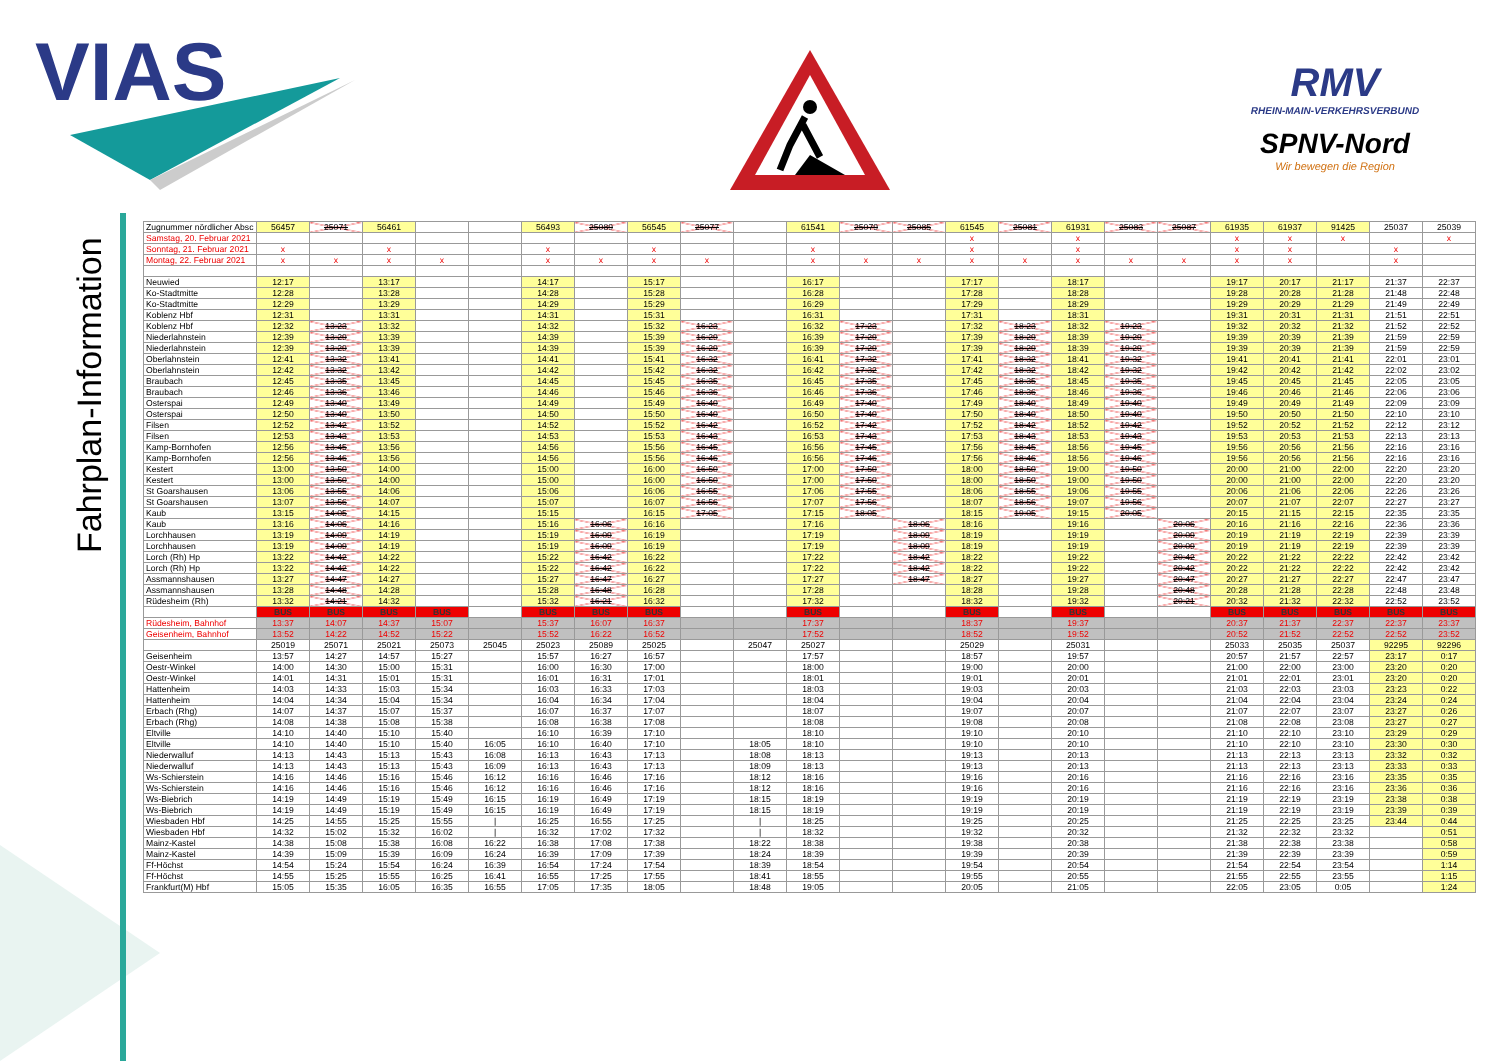VIAS
RMV
RHEIN-MAIN-VERKEHRSVERBUND
SPNV-Nord
Wir bewegen die Region
Fahrplan-Information
| Zugnummer nördlicher Absc | 56457 | 25071 | 56461 | | | 56493 | 25089 | 56545 | 25077 | | 61541 | 25079 | 25085 | 61545 | 25081 | 61931 | 25083 | 25087 | 61935 | 61937 | 91425 | 25037 | 25039 |
| --- | --- | --- | --- | --- | --- | --- | --- | --- | --- | --- | --- | --- | --- | --- | --- | --- | --- | --- | --- | --- | --- | --- | --- |
| Samstag, 20. Februar 2021 | | | | | | | | | | | | | | x | | x | | | x | x | x | | x |
| Sonntag, 21. Februar 2021 | x | | x | | | x | | x | | | x | | | x | | x | | | x | x | | x | |
| Montag, 22. Februar 2021 | x | x | x | x | | x | x | x | x | | x | x | x | x | x | x | x | x | x | x | | x | |
| Neuwied | 12:17 | | 13:17 | | | 14:17 | | 15:17 | | | 16:17 | | | 17:17 | | 18:17 | | | 19:17 | 20:17 | 21:17 | 21:37 | 22:37 |
| Ko-Stadtmitte | 12:28 | | 13:28 | | | 14:28 | | 15:28 | | | 16:28 | | | 17:28 | | 18:28 | | | 19:28 | 20:28 | 21:28 | 21:48 | 22:48 |
| Ko-Stadtmitte | 12:29 | | 13:29 | | | 14:29 | | 15:29 | | | 16:29 | | | 17:29 | | 18:29 | | | 19:29 | 20:29 | 21:29 | 21:49 | 22:49 |
| Koblenz Hbf | 12:31 | | 13:31 | | | 14:31 | | 15:31 | | | 16:31 | | | 17:31 | | 18:31 | | | 19:31 | 20:31 | 21:31 | 21:51 | 22:51 |
| Koblenz Hbf | 12:32 | 13:23 | 13:32 | | | 14:32 | | 15:32 | 16:23 | | 16:32 | 17:23 | | 17:32 | 18:23 | 18:32 | 19:23 | | 19:32 | 20:32 | 21:32 | 21:52 | 22:52 |
| Niederlahnstein | 12:39 | 13:29 | 13:39 | | | 14:39 | | 15:39 | 16:29 | | 16:39 | 17:29 | | 17:39 | 18:29 | 18:39 | 19:29 | | 19:39 | 20:39 | 21:39 | 21:59 | 22:59 |
| Niederlahnstein | 12:39 | 13:29 | 13:39 | | | 14:39 | | 15:39 | 16:29 | | 16:39 | 17:29 | | 17:39 | 18:29 | 18:39 | 19:29 | | 19:39 | 20:39 | 21:39 | 21:59 | 22:59 |
| Oberlahnstein | 12:41 | 13:32 | 13:41 | | | 14:41 | | 15:41 | 16:32 | | 16:41 | 17:32 | | 17:41 | 18:32 | 18:41 | 19:32 | | 19:41 | 20:41 | 21:41 | 22:01 | 23:01 |
| Oberlahnstein | 12:42 | 13:32 | 13:42 | | | 14:42 | | 15:42 | 16:32 | | 16:42 | 17:32 | | 17:42 | 18:32 | 18:42 | 19:32 | | 19:42 | 20:42 | 21:42 | 22:02 | 23:02 |
| Braubach | 12:45 | 13:35 | 13:45 | | | 14:45 | | 15:45 | 16:35 | | 16:45 | 17:35 | | 17:45 | 18:35 | 18:45 | 19:35 | | 19:45 | 20:45 | 21:45 | 22:05 | 23:05 |
| Braubach | 12:46 | 13:36 | 13:46 | | | 14:46 | | 15:46 | 16:36 | | 16:46 | 17:36 | | 17:46 | 18:36 | 18:46 | 19:36 | | 19:46 | 20:46 | 21:46 | 22:06 | 23:06 |
| Osterspai | 12:49 | 13:40 | 13:49 | | | 14:49 | | 15:49 | 16:40 | | 16:49 | 17:40 | | 17:49 | 18:40 | 18:49 | 19:40 | | 19:49 | 20:49 | 21:49 | 22:09 | 23:09 |
| Osterspai | 12:50 | 13:40 | 13:50 | | | 14:50 | | 15:50 | 16:40 | | 16:50 | 17:40 | | 17:50 | 18:40 | 18:50 | 19:40 | | 19:50 | 20:50 | 21:50 | 22:10 | 23:10 |
| Filsen | 12:52 | 13:42 | 13:52 | | | 14:52 | | 15:52 | 16:42 | | 16:52 | 17:42 | | 17:52 | 18:42 | 18:52 | 19:42 | | 19:52 | 20:52 | 21:52 | 22:12 | 23:12 |
| Filsen | 12:53 | 13:43 | 13:53 | | | 14:53 | | 15:53 | 16:43 | | 16:53 | 17:43 | | 17:53 | 18:43 | 18:53 | 19:43 | | 19:53 | 20:53 | 21:53 | 22:13 | 23:13 |
| Kamp-Bornhofen | 12:56 | 13:45 | 13:56 | | | 14:56 | | 15:56 | 16:45 | | 16:56 | 17:45 | | 17:56 | 18:45 | 18:56 | 19:45 | | 19:56 | 20:56 | 21:56 | 22:16 | 23:16 |
| Kamp-Bornhofen | 12:56 | 13:46 | 13:56 | | | 14:56 | | 15:56 | 16:46 | | 16:56 | 17:46 | | 17:56 | 18:46 | 18:56 | 19:46 | | 19:56 | 20:56 | 21:56 | 22:16 | 23:16 |
| Kestert | 13:00 | 13:50 | 14:00 | | | 15:00 | | 16:00 | 16:50 | | 17:00 | 17:50 | | 18:00 | 18:50 | 19:00 | 19:50 | | 20:00 | 21:00 | 22:00 | 22:20 | 23:20 |
| Kestert | 13:00 | 13:50 | 14:00 | | | 15:00 | | 16:00 | 16:50 | | 17:00 | 17:50 | | 18:00 | 18:50 | 19:00 | 19:50 | | 20:00 | 21:00 | 22:00 | 22:20 | 23:20 |
| St Goarshausen | 13:06 | 13:55 | 14:06 | | | 15:06 | | 16:06 | 16:55 | | 17:06 | 17:55 | | 18:06 | 18:55 | 19:06 | 19:55 | | 20:06 | 21:06 | 22:06 | 22:26 | 23:26 |
| St Goarshausen | 13:07 | 13:56 | 14:07 | | | 15:07 | | 16:07 | 16:56 | | 17:07 | 17:56 | | 18:07 | 18:56 | 19:07 | 19:56 | | 20:07 | 21:07 | 22:07 | 22:27 | 23:27 |
| Kaub | 13:15 | 14:05 | 14:15 | | | 15:15 | | 16:15 | 17:05 | | 17:15 | 18:05 | | 18:15 | 19:05 | 19:15 | 20:05 | | 20:15 | 21:15 | 22:15 | 22:35 | 23:35 |
| Kaub | 13:16 | 14:06 | 14:16 | | | 15:16 | 16:06 | 16:16 | | | 17:16 | | 18:06 | 18:16 | | 19:16 | | 20:06 | 20:16 | 21:16 | 22:16 | 22:36 | 23:36 |
| Lorchhausen | 13:19 | 14:09 | 14:19 | | | 15:19 | 16:09 | 16:19 | | | 17:19 | | 18:09 | 18:19 | | 19:19 | | 20:09 | 20:19 | 21:19 | 22:19 | 22:39 | 23:39 |
| Lorchhausen | 13:19 | 14:09 | 14:19 | | | 15:19 | 16:09 | 16:19 | | | 17:19 | | 18:09 | 18:19 | | 19:19 | | 20:09 | 20:19 | 21:19 | 22:19 | 22:39 | 23:39 |
| Lorch (Rh) Hp | 13:22 | 14:42 | 14:22 | | | 15:22 | 16:42 | 16:22 | | | 17:22 | | 18:42 | 18:22 | | 19:22 | | 20:42 | 20:22 | 21:22 | 22:22 | 22:42 | 23:42 |
| Lorch (Rh) Hp | 13:22 | 14:42 | 14:22 | | | 15:22 | 16:42 | 16:22 | | | 17:22 | | 18:42 | 18:22 | | 19:22 | | 20:42 | 20:22 | 21:22 | 22:22 | 22:42 | 23:42 |
| Assmannshausen | 13:27 | 14:47 | 14:27 | | | 15:27 | 16:47 | 16:27 | | | 17:27 | | 18:47 | 18:27 | | 19:27 | | 20:47 | 20:27 | 21:27 | 22:27 | 22:47 | 23:47 |
| Assmannshausen | 13:28 | 14:48 | 14:28 | | | 15:28 | 16:48 | 16:28 | | | 17:28 | | | 18:28 | | 19:28 | | 20:48 | 20:28 | 21:28 | 22:28 | 22:48 | 23:48 |
| Rüdesheim (Rh) | 13:32 | 14:21 | 14:32 | | | 15:32 | 16:21 | 16:32 | | | 17:32 | | | 18:32 | | 19:32 | | 20:21 | 20:32 | 21:32 | 22:32 | 22:52 | 23:52 |
| | BUS | BUS | BUS | BUS | | BUS | BUS | BUS | | | BUS | | | BUS | | BUS | | | BUS | BUS | BUS | BUS | BUS |
| Rüdesheim, Bahnhof | 13:37 | 14:07 | 14:37 | 15:07 | | 15:37 | 16:07 | 16:37 | | | 17:37 | | | 18:37 | | 19:37 | | | 20:37 | 21:37 | 22:37 | 22:37 | 23:37 |
| Geisenheim, Bahnhof | 13:52 | 14:22 | 14:52 | 15:22 | | 15:52 | 16:22 | 16:52 | | | 17:52 | | | 18:52 | | 19:52 | | | 20:52 | 21:52 | 22:52 | 22:52 | 23:52 |
| | 25019 | 25071 | 25021 | 25073 | 25045 | 25023 | 25089 | 25025 | | 25047 | 25027 | | | 25029 | | 25031 | | | 25033 | 25035 | 25037 | 92295 | 92296 |
| Geisenheim | 13:57 | 14:27 | 14:57 | 15:27 | | 15:57 | 16:27 | 16:57 | | | 17:57 | | | 18:57 | | 19:57 | | | 20:57 | 21:57 | 22:57 | 23:17 | 0:17 |
| Oestr-Winkel | 14:00 | 14:30 | 15:00 | 15:31 | | 16:00 | 16:30 | 17:00 | | | 18:00 | | | 19:00 | | 20:00 | | | 21:00 | 22:00 | 23:00 | 23:20 | 0:20 |
| Oestr-Winkel | 14:01 | 14:31 | 15:01 | 15:31 | | 16:01 | 16:31 | 17:01 | | | 18:01 | | | 19:01 | | 20:01 | | | 21:01 | 22:01 | 23:01 | 23:20 | 0:20 |
| Hattenheim | 14:03 | 14:33 | 15:03 | 15:34 | | 16:03 | 16:33 | 17:03 | | | 18:03 | | | 19:03 | | 20:03 | | | 21:03 | 22:03 | 23:03 | 23:23 | 0:22 |
| Hattenheim | 14:04 | 14:34 | 15:04 | 15:34 | | 16:04 | 16:34 | 17:04 | | | 18:04 | | | 19:04 | | 20:04 | | | 21:04 | 22:04 | 23:04 | 23:24 | 0:24 |
| Erbach (Rhg) | 14:07 | 14:37 | 15:07 | 15:37 | | 16:07 | 16:37 | 17:07 | | | 18:07 | | | 19:07 | | 20:07 | | | 21:07 | 22:07 | 23:07 | 23:27 | 0:26 |
| Erbach (Rhg) | 14:08 | 14:38 | 15:08 | 15:38 | | 16:08 | 16:38 | 17:08 | | | 18:08 | | | 19:08 | | 20:08 | | | 21:08 | 22:08 | 23:08 | 23:27 | 0:27 |
| Eltville | 14:10 | 14:40 | 15:10 | 15:40 | | 16:10 | 16:39 | 17:10 | | | 18:10 | | | 19:10 | | 20:10 | | | 21:10 | 22:10 | 23:10 | 23:29 | 0:29 |
| Eltville | 14:10 | 14:40 | 15:10 | 15:40 | 16:05 | 16:10 | 16:40 | 17:10 | | 18:05 | 18:10 | | | 19:10 | | 20:10 | | | 21:10 | 22:10 | 23:10 | 23:30 | 0:30 |
| Niederwalluf | 14:13 | 14:43 | 15:13 | 15:43 | 16:08 | 16:13 | 16:43 | 17:13 | | 18:08 | 18:13 | | | 19:13 | | 20:13 | | | 21:13 | 22:13 | 23:13 | 23:32 | 0:32 |
| Niederwalluf | 14:13 | 14:43 | 15:13 | 15:43 | 16:09 | 16:13 | 16:43 | 17:13 | | 18:09 | 18:13 | | | 19:13 | | 20:13 | | | 21:13 | 22:13 | 23:13 | 23:33 | 0:33 |
| Ws-Schierstein | 14:16 | 14:46 | 15:16 | 15:46 | 16:12 | 16:16 | 16:46 | 17:16 | | 18:12 | 18:16 | | | 19:16 | | 20:16 | | | 21:16 | 22:16 | 23:16 | 23:35 | 0:35 |
| Ws-Schierstein | 14:16 | 14:46 | 15:16 | 15:46 | 16:12 | 16:16 | 16:46 | 17:16 | | 18:12 | 18:16 | | | 19:16 | | 20:16 | | | 21:16 | 22:16 | 23:16 | 23:36 | 0:36 |
| Ws-Biebrich | 14:19 | 14:49 | 15:19 | 15:49 | 16:15 | 16:19 | 16:49 | 17:19 | | 18:15 | 18:19 | | | 19:19 | | 20:19 | | | 21:19 | 22:19 | 23:19 | 23:38 | 0:38 |
| Ws-Biebrich | 14:19 | 14:49 | 15:19 | 15:49 | 16:15 | 16:19 | 16:49 | 17:19 | | 18:15 | 18:19 | | | 19:19 | | 20:19 | | | 21:19 | 22:19 | 23:19 | 23:39 | 0:39 |
| Wiesbaden Hbf | 14:25 | 14:55 | 15:25 | 15:55 | / | 16:25 | 16:55 | 17:25 | | / | 18:25 | | | 19:25 | | 20:25 | | | 21:25 | 22:25 | 23:25 | 23:44 | 0:44 |
| Wiesbaden Hbf | 14:32 | 15:02 | 15:32 | 16:02 | / | 16:32 | 17:02 | 17:32 | | / | 18:32 | | | 19:32 | | 20:32 | | | 21:32 | 22:32 | 23:32 | | 0:51 |
| Mainz-Kastel | 14:38 | 15:08 | 15:38 | 16:08 | 16:22 | 16:38 | 17:08 | 17:38 | | 18:22 | 18:38 | | | 19:38 | | 20:38 | | | 21:38 | 22:38 | 23:38 | | 0:58 |
| Mainz-Kastel | 14:39 | 15:09 | 15:39 | 16:09 | 16:24 | 16:39 | 17:09 | 17:39 | | 18:24 | 18:39 | | | 19:39 | | 20:39 | | | 21:39 | 22:39 | 23:39 | | 0:59 |
| Ff-Höchst | 14:54 | 15:24 | 15:54 | 16:24 | 16:39 | 16:54 | 17:24 | 17:54 | | 18:39 | 18:54 | | | 19:54 | | 20:54 | | | 21:54 | 22:54 | 23:54 | | 1:14 |
| Ff-Höchst | 14:55 | 15:25 | 15:55 | 16:25 | 16:41 | 16:55 | 17:25 | 17:55 | | 18:41 | 18:55 | | | 19:55 | | 20:55 | | | 21:55 | 22:55 | 23:55 | | 1:15 |
| Frankfurt(M) Hbf | 15:05 | 15:35 | 16:05 | 16:35 | 16:55 | 17:05 | 17:35 | 18:05 | | 18:48 | 19:05 | | | 20:05 | | 21:05 | | | 22:05 | 23:05 | 0:05 | | 1:24 |